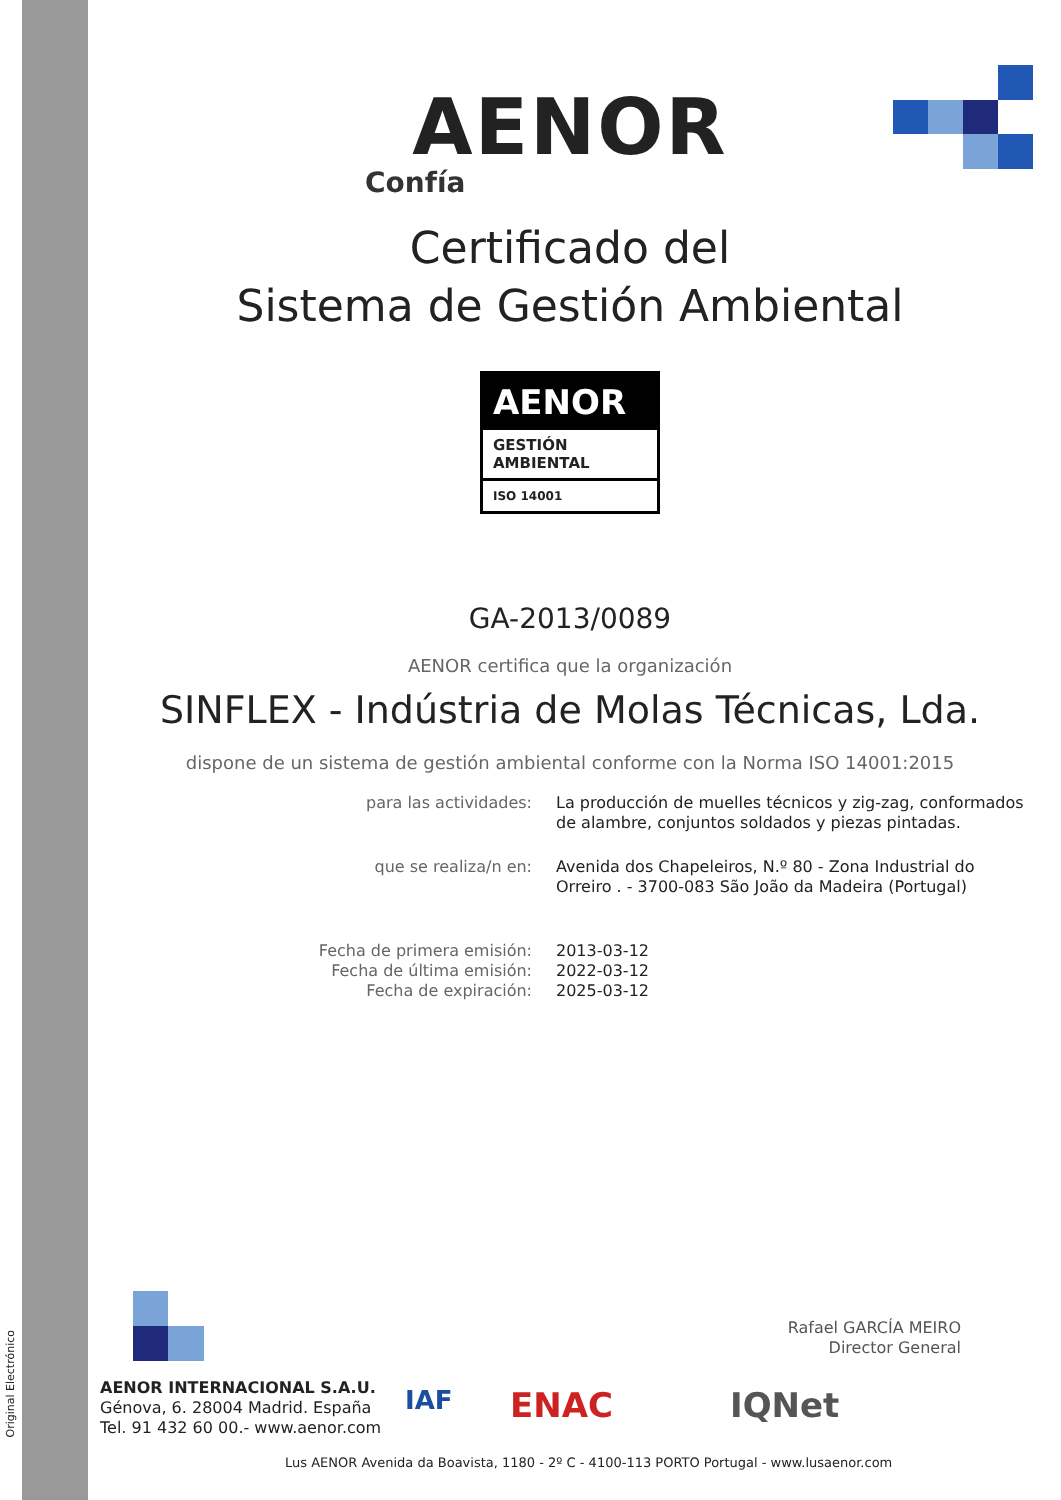Original Electrónico
AENOR
Confía
Certificado del
Sistema de Gestión Ambiental
AENOR
GESTIÓN
AMBIENTAL
ISO 14001
GA-2013/0089
AENOR certifica que la organización
SINFLEX - Indústria de Molas Técnicas, Lda.
dispone de un sistema de gestión ambiental conforme con la Norma ISO 14001:2015
| para las actividades: | La producción de muelles técnicos y zig-zag, conformados de alambre, conjuntos soldados y piezas pintadas. |
| que se realiza/n en: | Avenida dos Chapeleiros, N.º 80 - Zona Industrial do Orreiro . - 3700-083 São João da Madeira (Portugal) |
| Fecha de primera emisión: Fecha de última emisión: Fecha de expiración: | 2013-03-12 2022-03-12 2025-03-12 |
Rafael GARCÍA MEIRO
Director General
AENOR INTERNACIONAL S.A.U.
Génova, 6. 28004 Madrid. España
Tel. 91 432 60 00.- www.aenor.com
IAF ENAC IQNet
Lus AENOR Avenida da Boavista, 1180 - 2º C - 4100-113 PORTO Portugal - www.lusaenor.com